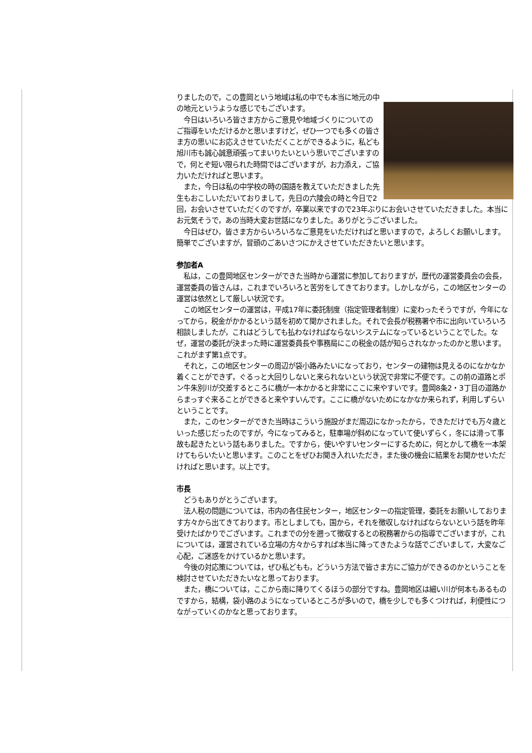りましたので，この豊岡という地域は私の中でも本当に地元の中の地元というような感じでもございます。
　今日はいろいろ皆さま方からご意見や地域づくりについてのご指導をいただけるかと思いますけど，ぜひ一つでも多くの皆さま方の思いにお応えさせていただくことができるように，私ども旭川市も誠心誠意頑張ってまいりたいという思いでございますので，何とぞ短い限られた時間ではございますが，お力添え，ご協力いただければと思います。
　また，今日は私の中学校の時の国語を教えていただきました先生もおこしいただいておりまして，先日の六陵会の時と今日で2回，お会いさせていただくのですが，卒業以来ですので23年ぶりにお会いさせていただきました。本当にお元気そうで，あの当時大変お世話になりました。ありがとうございました。
　今日はぜひ，皆さま方からいろいろなご意見をいただければと思いますので，よろしくお願いします。簡単でございますが，冒頭のごあいさつにかえさせていただきたいと思います。
参加者A
　私は，この豊岡地区センターができた当時から運営に参加しておりますが，歴代の運営委員会の会長，運営委員の皆さんは，これまでいろいろと苦労をしてきております。しかしながら，この地区センターの運営は依然として厳しい状況です。
　この地区センターの運営は，平成17年に委託制度（指定管理者制度）に変わったそうですが，今年になってから，税金がかかるという話を初めて聞かされました。それで会長が税務署や市に出向いていろいろ相談しましたが，これはどうしても払わなければならないシステムになっているということでした。なぜ，運営の委託が決まった時に運営委員長や事務局にこの税金の話が知らされなかったのかと思います。これがまず第1点です。
　それと，この地区センターの周辺が袋小路みたいになっており，センターの建物は見えるのになかなか着くことができず，ぐるっと大回りしないと来られないという状況で非常に不便です。この前の道路とポン牛朱別川が交差するところに橋が一本かかると非常にここに来やすいです。豊岡8条2・3丁目の道路からまっすぐ来ることができると来やすいんです。ここに橋がないためになかなか来られず，利用しずらいということです。
　また，このセンターができた当時はこういう施設がまだ周辺になかったから，できただけでも万々歳といった感じだったのですが，今になってみると，駐車場が斜めになっていて使いずらく，冬には滑って事故も起きたという話もありました。ですから，使いやすいセンターにするために，何とかして橋を一本架けてもらいたいと思います。このことをぜひお聞き入れいただき，また後の機会に結果をお聞かせいただければと思います。以上です。
市長
　どうもありがとうございます。
　法人税の問題については，市内の各住民センター，地区センターの指定管理，委託をお願いしております方々から出てきております。市としましても，国から，それを徴収しなければならないという話を昨年受けたばかりでございます。これまでの分を遡って徴収するとの税務署からの指導でございますが，これについては，運営されている立場の方々からすれば本当に降ってきたような話でございまして，大変なご心配，ご迷惑をかけているかと思います。
　今後の対応策については，ぜひ私どもも，どういう方法で皆さま方にご協力ができるのかということを検討させていただきたいなと思っております。
　また，橋については，ここから南に降りてくるほうの部分ですね。豊岡地区は細い川が何本もあるものですから，結構，袋小路のようになっているところが多いので，橋を少しでも多くつければ，利便性につながっていくのかなと思っております。